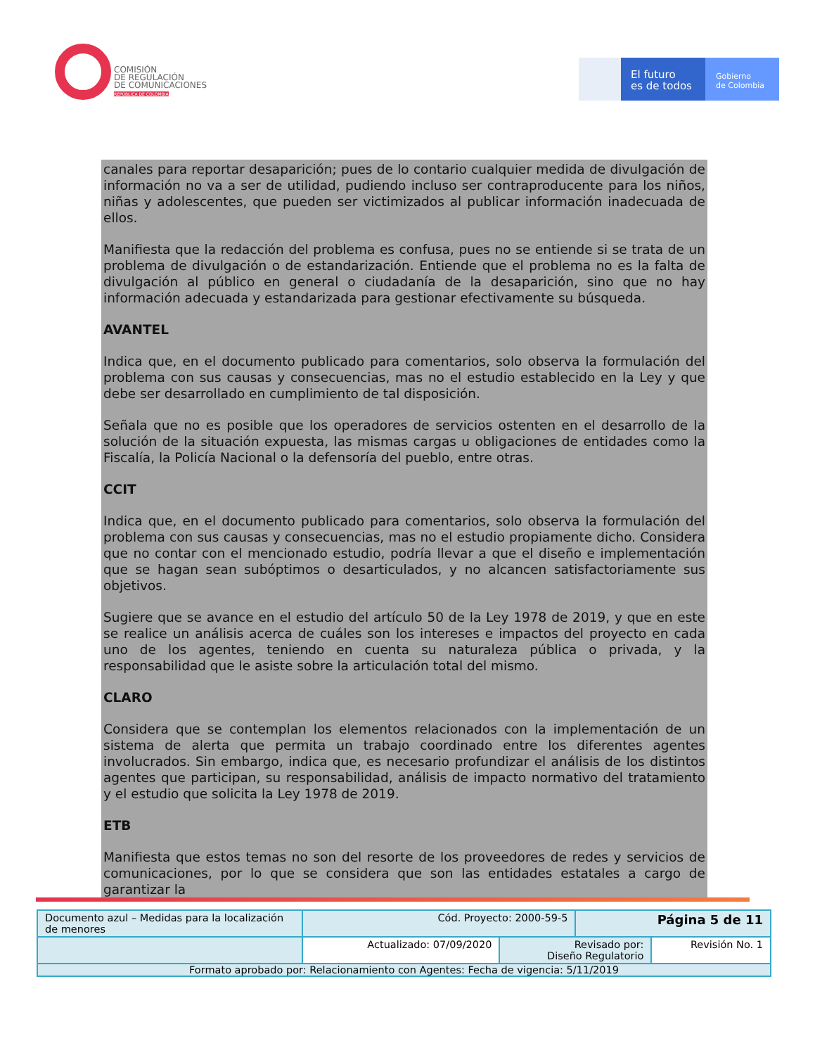COMISIÓN
DE REGULACIÓN
DE COMUNICACIONES
REPÚBLICA DE COLOMBIA
El futuro
es de todos
Gobierno
de Colombia
canales para reportar desaparición; pues de lo contario cualquier medida de divulgación de información no va a ser de utilidad, pudiendo incluso ser contraproducente para los niños, niñas y adolescentes, que pueden ser victimizados al publicar información inadecuada de ellos.
Manifiesta que la redacción del problema es confusa, pues no se entiende si se trata de un problema de divulgación o de estandarización. Entiende que el problema no es la falta de divulgación al público en general o ciudadanía de la desaparición, sino que no hay información adecuada y estandarizada para gestionar efectivamente su búsqueda.
AVANTEL
Indica que, en el documento publicado para comentarios, solo observa la formulación del problema con sus causas y consecuencias, mas no el estudio establecido en la Ley y que debe ser desarrollado en cumplimiento de tal disposición.
Señala que no es posible que los operadores de servicios ostenten en el desarrollo de la solución de la situación expuesta, las mismas cargas u obligaciones de entidades como la Fiscalía, la Policía Nacional o la defensoría del pueblo, entre otras.
CCIT
Indica que, en el documento publicado para comentarios, solo observa la formulación del problema con sus causas y consecuencias, mas no el estudio propiamente dicho. Considera que no contar con el mencionado estudio, podría llevar a que el diseño e implementación que se hagan sean subóptimos o desarticulados, y no alcancen satisfactoriamente sus objetivos.
Sugiere que se avance en el estudio del artículo 50 de la Ley 1978 de 2019, y que en este se realice un análisis acerca de cuáles son los intereses e impactos del proyecto en cada uno de los agentes, teniendo en cuenta su naturaleza pública o privada, y la responsabilidad que le asiste sobre la articulación total del mismo.
CLARO
Considera que se contemplan los elementos relacionados con la implementación de un sistema de alerta que permita un trabajo coordinado entre los diferentes agentes involucrados. Sin embargo, indica que, es necesario profundizar el análisis de los distintos agentes que participan, su responsabilidad, análisis de impacto normativo del tratamiento y el estudio que solicita la Ley 1978 de 2019.
ETB
Manifiesta que estos temas no son del resorte de los proveedores de redes y servicios de comunicaciones, por lo que se considera que son las entidades estatales a cargo de garantizar la
| Documento azul – Medidas para la localización de menores | Cód. Proyecto: 2000-59-5 | | Página 5 de 11 | |
| | Actualizado: 07/09/2020 | Revisado por: Diseño Regulatorio | | Revisión No. 1 |
| Formato aprobado por: Relacionamiento con Agentes: Fecha de vigencia: 5/11/2019 | | | | |